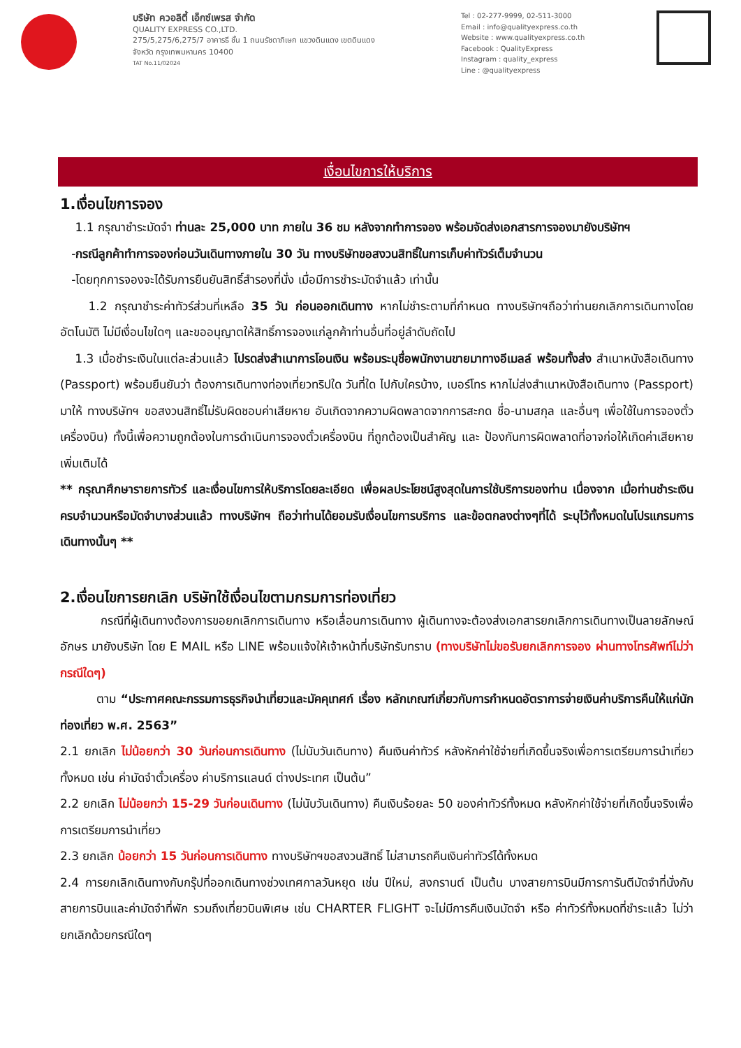บริษัท ควอลิตี้ เอ็กซ์เพรส จำกัด
QUALITY EXPRESS CO.,LTD.
275/5,275/6,275/7 อาคารธี ชั้น 1 ถนนรัชดาภิเษก แขวงดินแดง เขตดินแดง
จังหวัด กรุงเทพมหานคร 10400
TAT No.11/02024
Tel : 02-277-9999, 02-511-3000
Email : info@qualityexpress.co.th
Website : www.qualityexpress.co.th
Facebook : QualityExpress
Instagram : quality_express
Line : @qualityexpress
เงื่อนไขการให้บริการ
1.เงื่อนไขการจอง
1.1 กรุณาชำระมัดจำ ท่านละ 25,000 บาท ภายใน 36 ชม หลังจากทำการจอง พร้อมจัดส่งเอกสารการจองมายังบริษัทฯ
-กรณีลูกค้าทำการจองก่อนวันเดินทางภายใน 30 วัน ทางบริษัทขอสงวนสิทธิ์ในการเก็บค่าทัวร์เต็มจำนวน
-โดยทุกการจองจะได้รับการยืนยันสิทธิ์สำรองที่นั่ง เมื่อมีการชำระมัดจำแล้ว เท่านั้น
1.2 กรุณาชำระค่าทัวร์ส่วนที่เหลือ 35 วัน ก่อนออกเดินทาง หากไม่ชำระตามที่กำหนด ทางบริษัทฯถือว่าท่านยกเลิกการเดินทางโดยอัตโนมัติ ไม่มีเงื่อนไขใดๆ และขออนุญาตให้สิทธิ์การจองแก่ลูกค้าท่านอื่นที่อยู่ลำดับถัดไป
1.3 เมื่อชำระเงินในแต่ละส่วนแล้ว โปรดส่งสำเนาการโอนเงิน พร้อมระบุชื่อพนักงานขายมาทางอีเมลล์ พร้อมทั้งส่ง สำเนาหนังสือเดินทาง (Passport) พร้อมยืนยันว่า ต้องการเดินทางท่องเที่ยวทริปใด วันที่ใด ไปกับใครบ้าง, เบอร์โทร หากไม่ส่งสำเนาหนังสือเดินทาง (Passport) มาให้ ทางบริษัทฯ ขอสงวนสิทธิ์ไม่รับผิดชอบค่าเสียหาย อันเกิดจากความผิดพลาดจากการสะกด ชื่อ-นามสกุล และอื่นๆ เพื่อใช้ในการจองตั๋วเครื่องบิน) ทั้งนี้เพื่อความถูกต้องในการดำเนินการจองตั๋วเครื่องบิน ที่ถูกต้องเป็นสำคัญ และ ป้องกันการผิดพลาดที่อาจก่อให้เกิดค่าเสียหายเพิ่มเติมได้
** กรุณาศึกษารายการทัวร์ และเงื่อนไขการให้บริการโดยละเอียด เพื่อผลประโยชน์สูงสุดในการใช้บริการของท่าน เนื่องจาก เมื่อท่านชำระเงินครบจำนวนหรือมัดจำบางส่วนแล้ว ทางบริษัทฯ ถือว่าท่านได้ยอมรับเงื่อนไขการบริการ และข้อตกลงต่างๆที่ได้ ระบุไว้ทั้งหมดในโปรแกรมการเดินทางนั้นๆ **
2.เงื่อนไขการยกเลิก บริษัทใช้เงื่อนไขตามกรมการท่องเที่ยว
กรณีที่ผู้เดินทางต้องการขอยกเลิกการเดินทาง หรือเลื่อนการเดินทาง ผู้เดินทางจะต้องส่งเอกสารยกเลิกการเดินทางเป็นลายลักษณ์อักษร มายังบริษัท โดย E MAIL หรือ LINE พร้อมแจ้งให้เจ้าหน้าที่บริษัทรับทราบ (ทางบริษัทไม่ขอรับยกเลิกการจอง ผ่านทางโทรศัพท์ไม่ว่ากรณีใดๆ)
ตาม “ประกาศคณะกรรมการธุรกิจนำเที่ยวและมัคคุเทศก์ เรื่อง หลักเกณฑ์เกี่ยวกับการกำหนดอัตราการจ่ายเงินค่าบริการคืนให้แก่นักท่องเที่ยว พ.ศ. 2563”
2.1 ยกเลิก ไม่น้อยกว่า 30 วันก่อนการเดินทาง (ไม่นับวันเดินทาง) คืนเงินค่าทัวร์ หลังหักค่าใช้จ่ายที่เกิดขึ้นจริงเพื่อการเตรียมการนำเที่ยว ทั้งหมด เช่น ค่ามัดจำตั๋วเครื่อง ค่าบริการแลนด์ ต่างประเทศ เป็นต้น”
2.2 ยกเลิก ไม่น้อยกว่า 15-29 วันก่อนเดินทาง (ไม่นับวันเดินทาง) คืนเงินร้อยละ 50 ของค่าทัวร์ทั้งหมด หลังหักค่าใช้จ่ายที่เกิดขึ้นจริงเพื่อการเตรียมการนำเที่ยว
2.3 ยกเลิก น้อยกว่า 15 วันก่อนการเดินทาง ทางบริษัทฯขอสงวนสิทธิ์ ไม่สามารถคืนเงินค่าทัวร์ได้ทั้งหมด
2.4 การยกเลิกเดินทางกับกรุ๊ปที่ออกเดินทางช่วงเทศกาลวันหยุด เช่น ปีใหม่, สงกรานต์ เป็นต้น บางสายการบินมีการการันตีมัดจำที่นั่งกับสายการบินและค่ามัดจำที่พัก รวมถึงเที่ยวบินพิเศษ เช่น CHARTER FLIGHT จะไม่มีการคืนเงินมัดจำ หรือ ค่าทัวร์ทั้งหมดที่ชำระแล้ว ไม่ว่ายกเลิกด้วยกรณีใดๆ